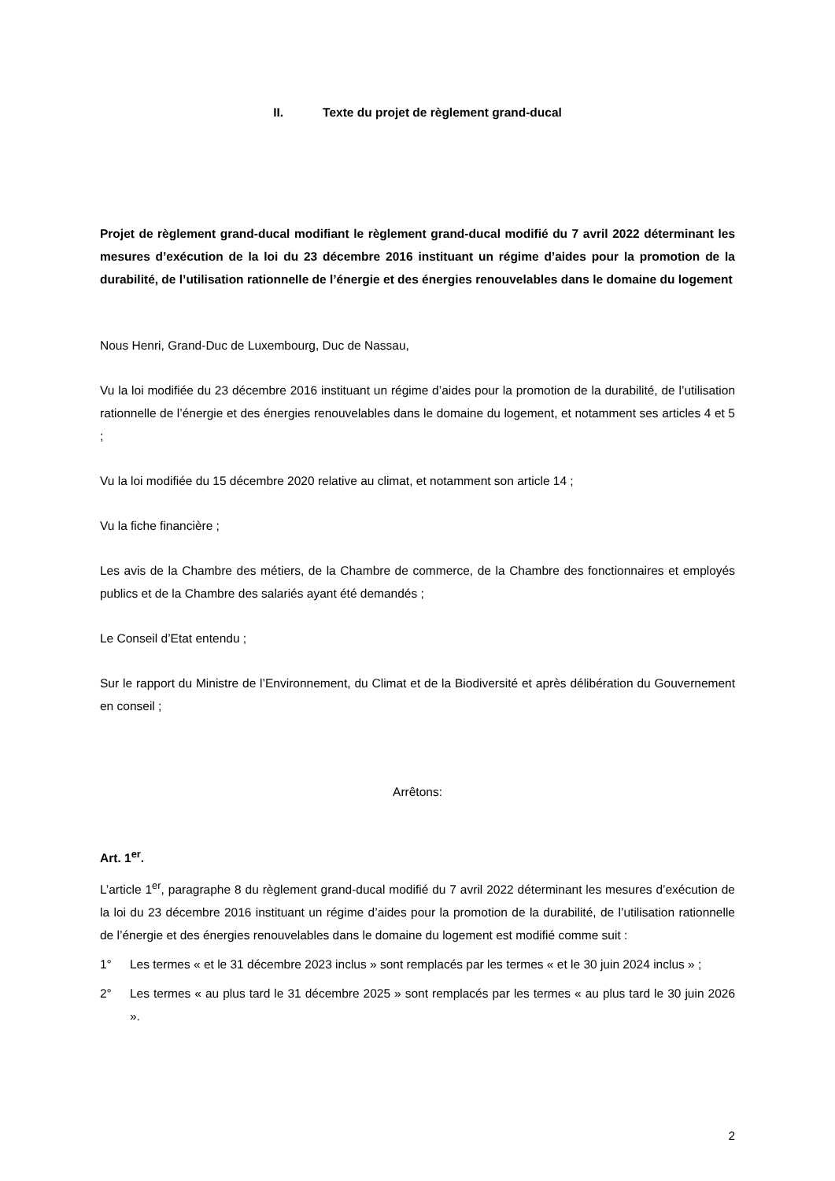II. Texte du projet de règlement grand-ducal
Projet de règlement grand-ducal modifiant le règlement grand-ducal modifié du 7 avril 2022 déterminant les mesures d’exécution de la loi du 23 décembre 2016 instituant un régime d’aides pour la promotion de la durabilité, de l’utilisation rationnelle de l’énergie et des énergies renouvelables dans le domaine du logement
Nous Henri, Grand-Duc de Luxembourg, Duc de Nassau,
Vu la loi modifiée du 23 décembre 2016 instituant un régime d’aides pour la promotion de la durabilité, de l’utilisation rationnelle de l’énergie et des énergies renouvelables dans le domaine du logement, et notamment ses articles 4 et 5 ;
Vu la loi modifiée du 15 décembre 2020 relative au climat, et notamment son article 14 ;
Vu la fiche financière ;
Les avis de la Chambre des métiers, de la Chambre de commerce, de la Chambre des fonctionnaires et employés publics et de la Chambre des salariés ayant été demandés ;
Le Conseil d’Etat entendu ;
Sur le rapport du Ministre de l’Environnement, du Climat et de la Biodiversité et après délibération du Gouvernement en conseil ;
Arrêtons:
Art. 1<sup>er</sup>.
L’article 1<sup>er</sup>, paragraphe 8 du règlement grand-ducal modifié du 7 avril 2022 déterminant les mesures d’exécution de la loi du 23 décembre 2016 instituant un régime d’aides pour la promotion de la durabilité, de l’utilisation rationnelle de l’énergie et des énergies renouvelables dans le domaine du logement est modifié comme suit :
1° Les termes « et le 31 décembre 2023 inclus » sont remplacés par les termes « et le 30 juin 2024 inclus » ;
2° Les termes « au plus tard le 31 décembre 2025 » sont remplacés par les termes « au plus tard le 30 juin 2026 ».
2